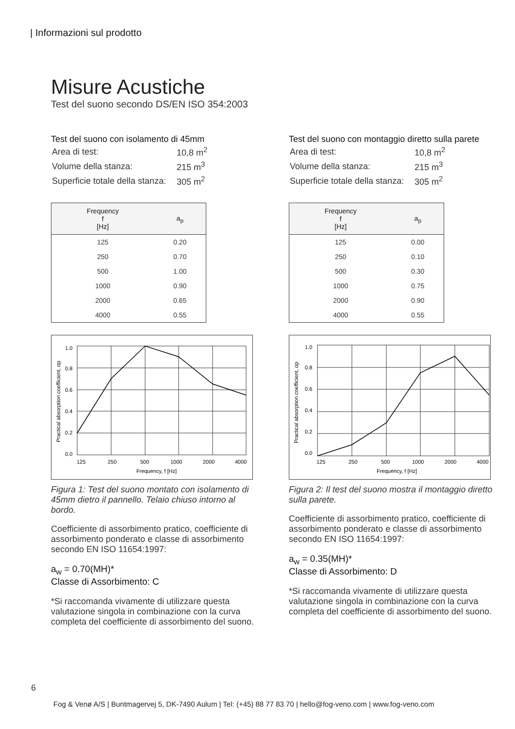| Informazioni sul prodotto
Misure Acustiche
Test del suono secondo DS/EN ISO 354:2003
Test del suono con isolamento di 45mm
| Area di test: | 10,8 m<sup>2</sup> |
| Volume della stanza: | 215 m<sup>3</sup> |
| Superficie totale della stanza: | 305 m<sup>2</sup> |
| Frequency f [Hz] | a<sub>p</sub> |
| --- | --- |
| 125 | 0.20 |
| 250 | 0.70 |
| 500 | 1.00 |
| 1000 | 0.90 |
| 2000 | 0.65 |
| 4000 | 0.55 |
1.0
0.8
0.6
0.4
0.2
0.0
125
250
500
1000
2000
4000
Frequency, f [Hz]
Practical absorption coefficient, αp
Figura 1: Test del suono montato con isolamento di 45mm dietro il pannello. Telaio chiuso intorno al bordo.
Coefficiente di assorbimento pratico, coefficiente di assorbimento ponderato e classe di assorbimento secondo EN ISO 11654:1997:
a<sub>w</sub> = 0.70(MH)*
Classe di Assorbimento: C
*Si raccomanda vivamente di utilizzare questa valutazione singola in combinazione con la curva completa del coefficiente di assorbimento del suono.
Test del suono con montaggio diretto sulla parete
| Area di test: | 10,8 m<sup>2</sup> |
| Volume della stanza: | 215 m<sup>3</sup> |
| Superficie totale della stanza: | 305 m<sup>2</sup> |
| Frequency f [Hz] | a<sub>p</sub> |
| --- | --- |
| 125 | 0.00 |
| 250 | 0.10 |
| 500 | 0.30 |
| 1000 | 0.75 |
| 2000 | 0.90 |
| 4000 | 0.55 |
1.0
0.8
0.6
0.4
0.2
0.0
125
250
500
1000
2000
4000
Frequency, f [Hz]
Practical absorption coefficient, αp
Figura 2: Il test del suono mostra il montaggio diretto sulla parete.
Coefficiente di assorbimento pratico, coefficiente di assorbimento ponderato e classe di assorbimento secondo EN ISO 11654:1997:
a<sub>w</sub> = 0.35(MH)*
Classe di Assorbimento: D
*Si raccomanda vivamente di utilizzare questa valutazione singola in combinazione con la curva completa del coefficiente di assorbimento del suono.
6
Fog & Venø A/S | Buntmagervej 5, DK-7490 Aulum | Tel: (+45) 88 77 83 70 | hello@fog-veno.com | www.fog-veno.com